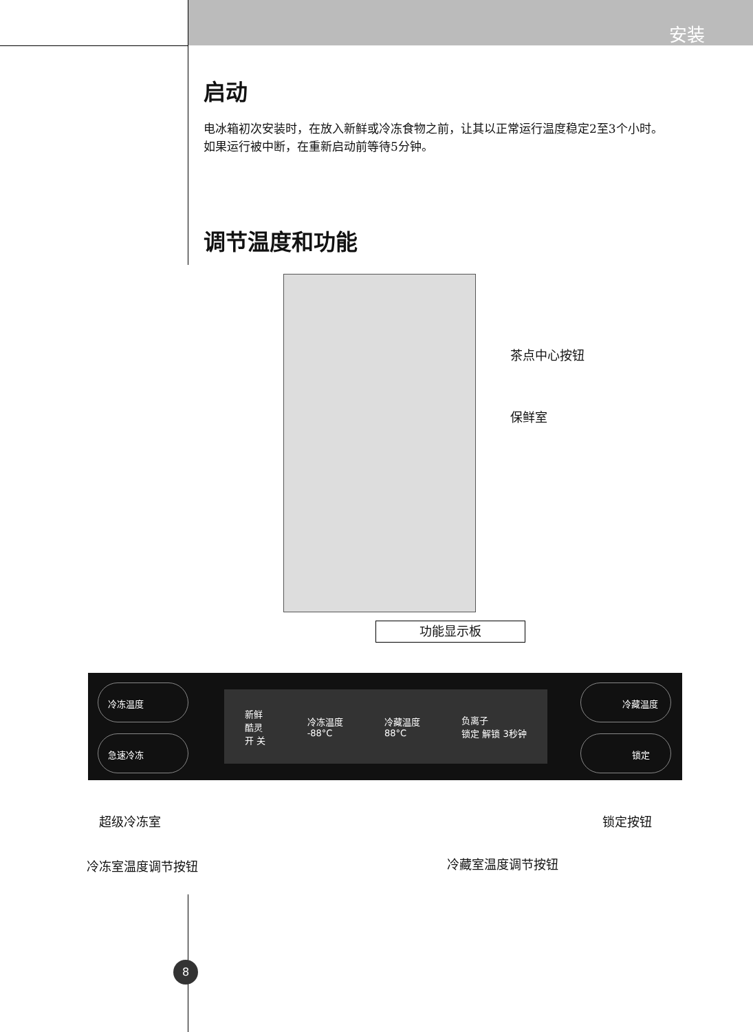安装
启动
电冰箱初次安装时，在放入新鲜或冷冻食物之前，让其以正常运行温度稳定2至3个小时。
如果运行被中断，在重新启动前等待5分钟。
调节温度和功能
茶点中心按钮
保鲜室
功能显示板
冷冻温度
急速冷冻
新鲜
酷灵
开 关
冷冻温度
-88°C
冷藏温度
88°C
负离子
锁定 解锁 3秒钟
冷藏温度
锁定
超级冷冻室 锁定按钮
冷冻室温度调节按钮 冷藏室温度调节按钮
8